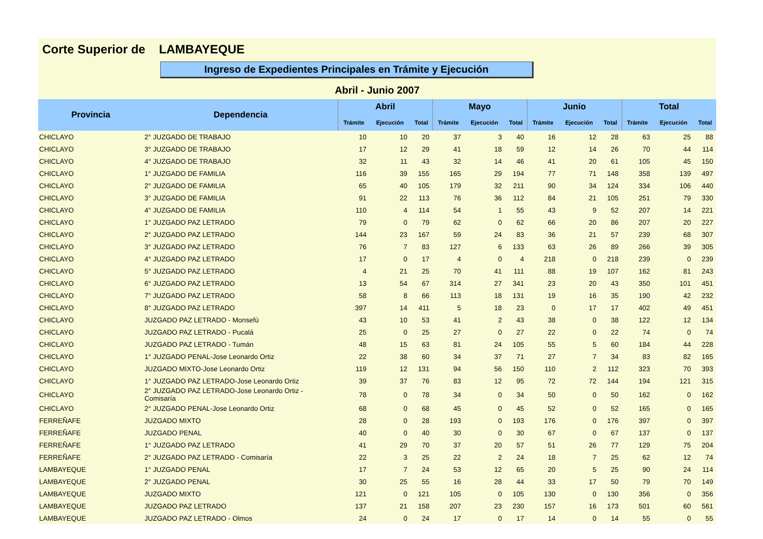Corte Superior de LAMBAYEQUE
Ingreso de Expedientes Principales en Trámite y Ejecución
Abril - Junio 2007
| Provincia | Dependencia | Abril | | | Mayo | | | Junio | | | Total | | |
| --- | --- | --- | --- | --- | --- | --- | --- | --- | --- | --- | --- | --- | --- |
| | | Trámite | Ejecución | Total | Trámite | Ejecución | Total | Trámite | Ejecución | Total | Trámite | Ejecución | Total |
| CHICLAYO | 2° JUZGADO DE TRABAJO | 10 | 10 | 20 | 37 | 3 | 40 | 16 | 12 | 28 | 63 | 25 | 88 |
| CHICLAYO | 3° JUZGADO DE TRABAJO | 17 | 12 | 29 | 41 | 18 | 59 | 12 | 14 | 26 | 70 | 44 | 114 |
| CHICLAYO | 4° JUZGADO DE TRABAJO | 32 | 11 | 43 | 32 | 14 | 46 | 41 | 20 | 61 | 105 | 45 | 150 |
| CHICLAYO | 1° JUZGADO DE FAMILIA | 116 | 39 | 155 | 165 | 29 | 194 | 77 | 71 | 148 | 358 | 139 | 497 |
| CHICLAYO | 2° JUZGADO DE FAMILIA | 65 | 40 | 105 | 179 | 32 | 211 | 90 | 34 | 124 | 334 | 106 | 440 |
| CHICLAYO | 3° JUZGADO DE FAMILIA | 91 | 22 | 113 | 76 | 36 | 112 | 84 | 21 | 105 | 251 | 79 | 330 |
| CHICLAYO | 4° JUZGADO DE FAMILIA | 110 | 4 | 114 | 54 | 1 | 55 | 43 | 9 | 52 | 207 | 14 | 221 |
| CHICLAYO | 1° JUZGADO PAZ LETRADO | 79 | 0 | 79 | 62 | 0 | 62 | 66 | 20 | 86 | 207 | 20 | 227 |
| CHICLAYO | 2° JUZGADO PAZ LETRADO | 144 | 23 | 167 | 59 | 24 | 83 | 36 | 21 | 57 | 239 | 68 | 307 |
| CHICLAYO | 3° JUZGADO PAZ LETRADO | 76 | 7 | 83 | 127 | 6 | 133 | 63 | 26 | 89 | 266 | 39 | 305 |
| CHICLAYO | 4° JUZGADO PAZ LETRADO | 17 | 0 | 17 | 4 | 0 | 4 | 218 | 0 | 218 | 239 | 0 | 239 |
| CHICLAYO | 5° JUZGADO PAZ LETRADO | 4 | 21 | 25 | 70 | 41 | 111 | 88 | 19 | 107 | 162 | 81 | 243 |
| CHICLAYO | 6° JUZGADO PAZ LETRADO | 13 | 54 | 67 | 314 | 27 | 341 | 23 | 20 | 43 | 350 | 101 | 451 |
| CHICLAYO | 7° JUZGADO PAZ LETRADO | 58 | 8 | 66 | 113 | 18 | 131 | 19 | 16 | 35 | 190 | 42 | 232 |
| CHICLAYO | 8° JUZGADO PAZ LETRADO | 397 | 14 | 411 | 5 | 18 | 23 | 0 | 17 | 17 | 402 | 49 | 451 |
| CHICLAYO | JUZGADO PAZ LETRADO - Monsefú | 43 | 10 | 53 | 41 | 2 | 43 | 38 | 0 | 38 | 122 | 12 | 134 |
| CHICLAYO | JUZGADO PAZ LETRADO - Pucalá | 25 | 0 | 25 | 27 | 0 | 27 | 22 | 0 | 22 | 74 | 0 | 74 |
| CHICLAYO | JUZGADO PAZ LETRADO - Tumán | 48 | 15 | 63 | 81 | 24 | 105 | 55 | 5 | 60 | 184 | 44 | 228 |
| CHICLAYO | 1° JUZGADO PENAL-Jose Leonardo Ortiz | 22 | 38 | 60 | 34 | 37 | 71 | 27 | 7 | 34 | 83 | 82 | 165 |
| CHICLAYO | JUZGADO MIXTO-Jose Leonardo Ortiz | 119 | 12 | 131 | 94 | 56 | 150 | 110 | 2 | 112 | 323 | 70 | 393 |
| CHICLAYO | 1° JUZGADO PAZ LETRADO-Jose Leonardo Ortiz | 39 | 37 | 76 | 83 | 12 | 95 | 72 | 72 | 144 | 194 | 121 | 315 |
| CHICLAYO | 2° JUZGADO PAZ LETRADO-Jose Leonardo Ortiz - Comisaría | 78 | 0 | 78 | 34 | 0 | 34 | 50 | 0 | 50 | 162 | 0 | 162 |
| CHICLAYO | 2° JUZGADO PENAL-Jose Leonardo Ortiz | 68 | 0 | 68 | 45 | 0 | 45 | 52 | 0 | 52 | 165 | 0 | 165 |
| FERREÑAFE | JUZGADO MIXTO | 28 | 0 | 28 | 193 | 0 | 193 | 176 | 0 | 176 | 397 | 0 | 397 |
| FERREÑAFE | JUZGADO PENAL | 40 | 0 | 40 | 30 | 0 | 30 | 67 | 0 | 67 | 137 | 0 | 137 |
| FERREÑAFE | 1° JUZGADO PAZ LETRADO | 41 | 29 | 70 | 37 | 20 | 57 | 51 | 26 | 77 | 129 | 75 | 204 |
| FERREÑAFE | 2° JUZGADO PAZ LETRADO - Comisaría | 22 | 3 | 25 | 22 | 2 | 24 | 18 | 7 | 25 | 62 | 12 | 74 |
| LAMBAYEQUE | 1° JUZGADO PENAL | 17 | 7 | 24 | 53 | 12 | 65 | 20 | 5 | 25 | 90 | 24 | 114 |
| LAMBAYEQUE | 2° JUZGADO PENAL | 30 | 25 | 55 | 16 | 28 | 44 | 33 | 17 | 50 | 79 | 70 | 149 |
| LAMBAYEQUE | JUZGADO MIXTO | 121 | 0 | 121 | 105 | 0 | 105 | 130 | 0 | 130 | 356 | 0 | 356 |
| LAMBAYEQUE | JUZGADO PAZ LETRADO | 137 | 21 | 158 | 207 | 23 | 230 | 157 | 16 | 173 | 501 | 60 | 561 |
| LAMBAYEQUE | JUZGADO PAZ LETRADO - Olmos | 24 | 0 | 24 | 17 | 0 | 17 | 14 | 0 | 14 | 55 | 0 | 55 |